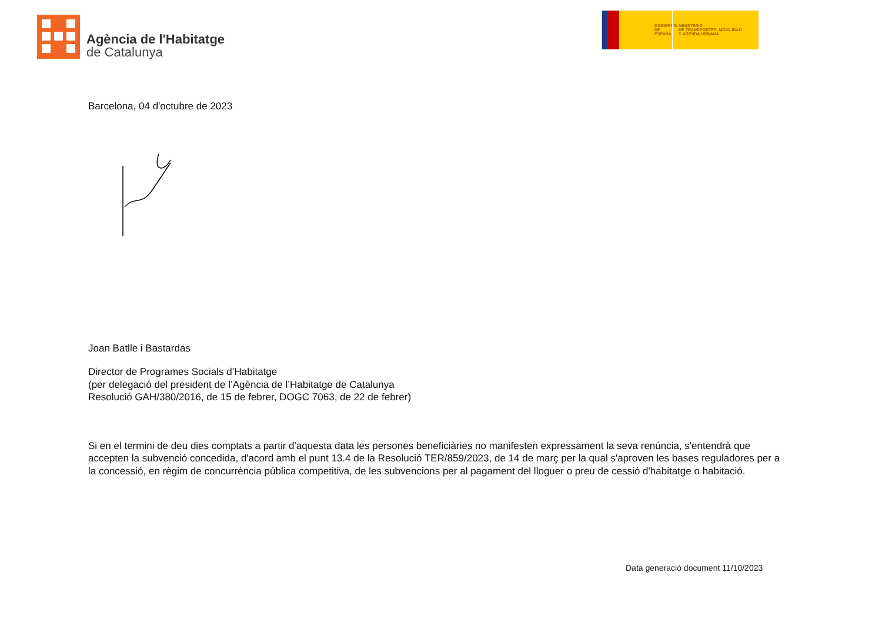Agència de l'Habitatge
de Catalunya
GOBIERNO
DE ESPAÑA
MINISTERIO
DE TRANSPORTES, MOVILIDAD
Y AGENDA URBANA
Barcelona, 04 d'octubre de 2023
Joan Batlle i Bastardas
Director de Programes Socials d’Habitatge
(per delegació del president de l’Agència de l’Habitatge de Catalunya
Resolució GAH/380/2016, de 15 de febrer, DOGC 7063, de 22 de febrer)
Si en el termini de deu dies comptats a partir d'aquesta data les persones beneficiàries no manifesten expressament la seva renúncia, s'entendrà que accepten la subvenció concedida, d'acord amb el punt 13.4 de la Resolució TER/859/2023, de 14 de març per la qual s'aproven les bases reguladores per a la concessió, en règim de concurrència pública competitiva, de les subvencions per al pagament del lloguer o preu de cessió d'habitatge o habitació.
Data generació document 11/10/2023